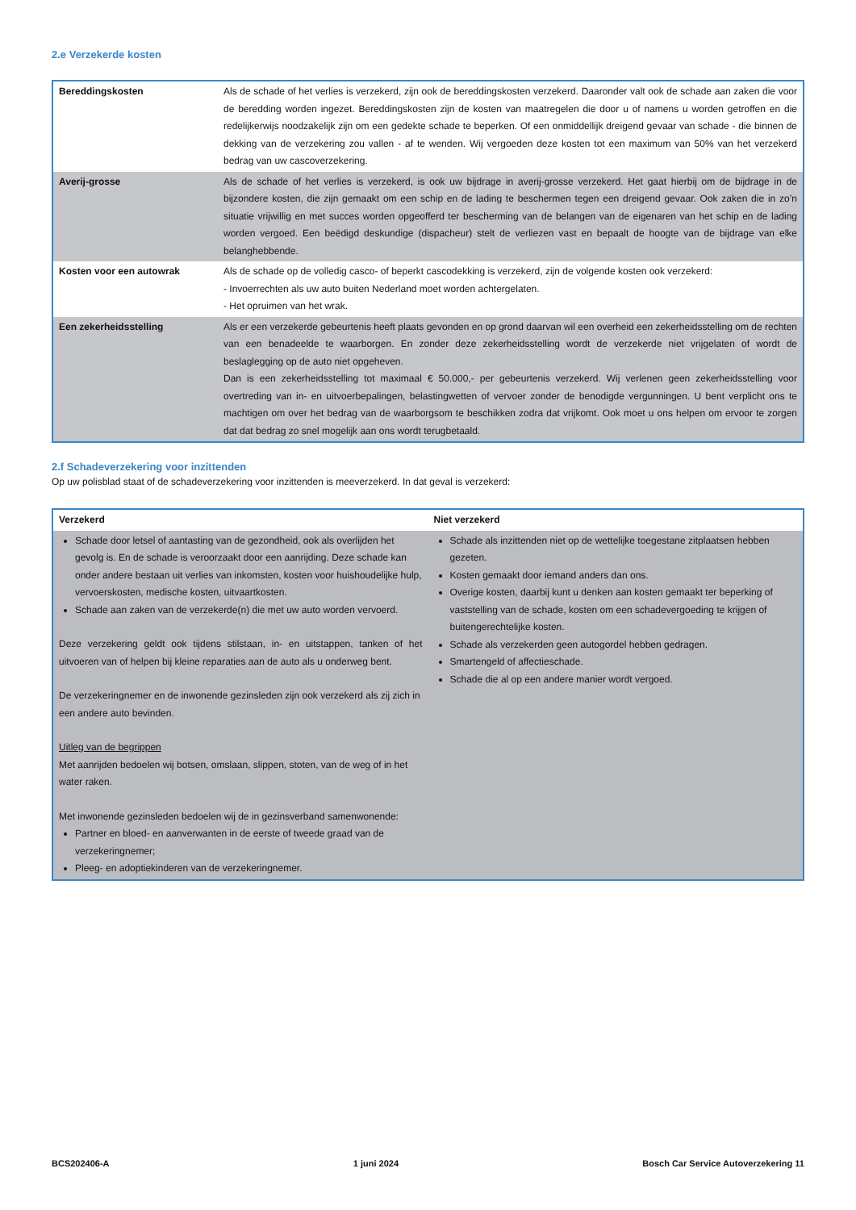2.e Verzekerde kosten
| Bereddingskosten | Als de schade of het verlies is verzekerd, zijn ook de bereddingskosten verzekerd. Daaronder valt ook de schade aan zaken die voor de beredding worden ingezet. Bereddingskosten zijn de kosten van maatregelen die door u of namens u worden getroffen en die redelijkerwijs noodzakelijk zijn om een gedekte schade te beperken. Of een onmiddellijk dreigend gevaar van schade - die binnen de dekking van de verzekering zou vallen - af te wenden. Wij vergoeden deze kosten tot een maximum van 50% van het verzekerd bedrag van uw cascoverzekering. |
| Averij-grosse | Als de schade of het verlies is verzekerd, is ook uw bijdrage in averij-grosse verzekerd. Het gaat hierbij om de bijdrage in de bijzondere kosten, die zijn gemaakt om een schip en de lading te beschermen tegen een dreigend gevaar. Ook zaken die in zo’n situatie vrijwillig en met succes worden opgeofferd ter bescherming van de belangen van de eigenaren van het schip en de lading worden vergoed. Een beëdigd deskundige (dispacheur) stelt de verliezen vast en bepaalt de hoogte van de bijdrage van elke belanghebbende. |
| Kosten voor een autowrak | Als de schade op de volledig casco- of beperkt cascodekking is verzekerd, zijn de volgende kosten ook verzekerd: - Invoerrechten als uw auto buiten Nederland moet worden achtergelaten. - Het opruimen van het wrak. |
| Een zekerheidsstelling | Als er een verzekerde gebeurtenis heeft plaats gevonden en op grond daarvan wil een overheid een zekerheidsstelling om de rechten van een benadeelde te waarborgen. En zonder deze zekerheidsstelling wordt de verzekerde niet vrijgelaten of wordt de beslaglegging op de auto niet opgeheven. Dan is een zekerheidsstelling tot maximaal € 50.000,- per gebeurtenis verzekerd. Wij verlenen geen zekerheidsstelling voor overtreding van in- en uitvoerbepalingen, belastingwetten of vervoer zonder de benodigde vergunningen. U bent verplicht ons te machtigen om over het bedrag van de waarborgsom te beschikken zodra dat vrijkomt. Ook moet u ons helpen om ervoor te zorgen dat dat bedrag zo snel mogelijk aan ons wordt terugbetaald. |
2.f Schadeverzekering voor inzittenden
Op uw polisblad staat of de schadeverzekering voor inzittenden is meeverzekerd. In dat geval is verzekerd:
| Verzekerd | Niet verzekerd |
| --- | --- |
| Schade door letsel of aantasting van de gezondheid, ook als overlijden het gevolg is. En de schade is veroorzaakt door een aanrijding. Deze schade kan onder andere bestaan uit verlies van inkomsten, kosten voor huishoudelijke hulp, vervoerskosten, medische kosten, uitvaartkosten. Schade aan zaken van de verzekerde(n) die met uw auto worden vervoerd. Deze verzekering geldt ook tijdens stilstaan, in- en uitstappen, tanken of het uitvoeren van of helpen bij kleine reparaties aan de auto als u onderweg bent. De verzekeringnemer en de inwonende gezinsleden zijn ook verzekerd als zij zich in een andere auto bevinden. Uitleg van de begrippen Met aanrijden bedoelen wij botsen, omslaan, slippen, stoten, van de weg of in het water raken. Met inwonende gezinsleden bedoelen wij de in gezinsverband samenwonende: Partner en bloed- en aanverwanten in de eerste of tweede graad van de verzekeringnemer; Pleeg- en adoptiekinderen van de verzekeringnemer. | Schade als inzittenden niet op de wettelijke toegestane zitplaatsen hebben gezeten. Kosten gemaakt door iemand anders dan ons. Overige kosten, daarbij kunt u denken aan kosten gemaakt ter beperking of vaststelling van de schade, kosten om een schadevergoeding te krijgen of buitengerechtelijke kosten. Schade als verzekerden geen autogordel hebben gedragen. Smartengeld of affectieschade. Schade die al op een andere manier wordt vergoed. |
BCS202406-A 1 juni 2024 Bosch Car Service Autoverzekering 11